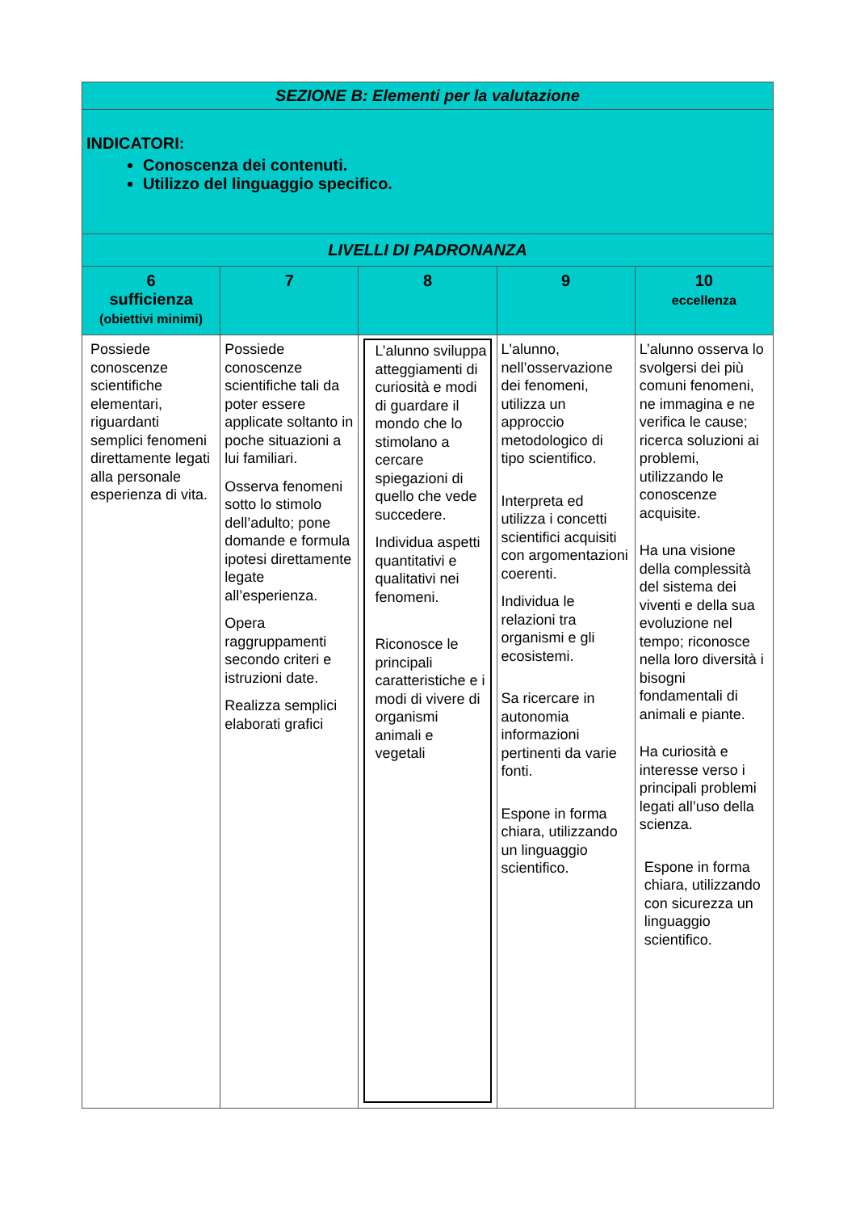| SEZIONE B: Elementi per la valutazione | | | | |
| INDICATORI: Conoscenza dei contenuti. Utilizzo del linguaggio specifico. | | | | |
| LIVELLI DI PADRONANZA | | | | |
| 6 sufficienza (obiettivi minimi) | 7 | 8 | 9 | 10 eccellenza |
| Possiede conoscenze scientifiche elementari, riguardanti semplici fenomeni direttamente legati alla personale esperienza di vita. | Possiede conoscenze scientifiche tali da poter essere applicate soltanto in poche situazioni a lui familiari. Osserva fenomeni sotto lo stimolo dell’adulto; pone domande e formula ipotesi direttamente legate all’esperienza. Opera raggruppamenti secondo criteri e istruzioni date. Realizza semplici elaborati grafici | L’alunno sviluppa atteggiamenti di curiosità e modi di guardare il mondo che lo stimolano a cercare spiegazioni di quello che vede succedere. Individua aspetti quantitativi e qualitativi nei fenomeni. Riconosce le principali caratteristiche e i modi di vivere di organismi animali e vegetali | L'alunno, nell’osservazione dei fenomeni, utilizza un approccio metodologico di tipo scientifico. Interpreta ed utilizza i concetti scientifici acquisiti con argomentazioni coerenti. Individua le relazioni tra organismi e gli ecosistemi. Sa ricercare in autonomia informazioni pertinenti da varie fonti. Espone in forma chiara, utilizzando un linguaggio scientifico. | L’alunno osserva lo svolgersi dei più comuni fenomeni, ne immagina e ne verifica le cause; ricerca soluzioni ai problemi, utilizzando le conoscenze acquisite. Ha una visione della complessità del sistema dei viventi e della sua evoluzione nel tempo; riconosce nella loro diversità i bisogni fondamentali di animali e piante. Ha curiosità e interesse verso i principali problemi legati all’uso della scienza. Espone in forma chiara, utilizzando con sicurezza un linguaggio scientifico. |